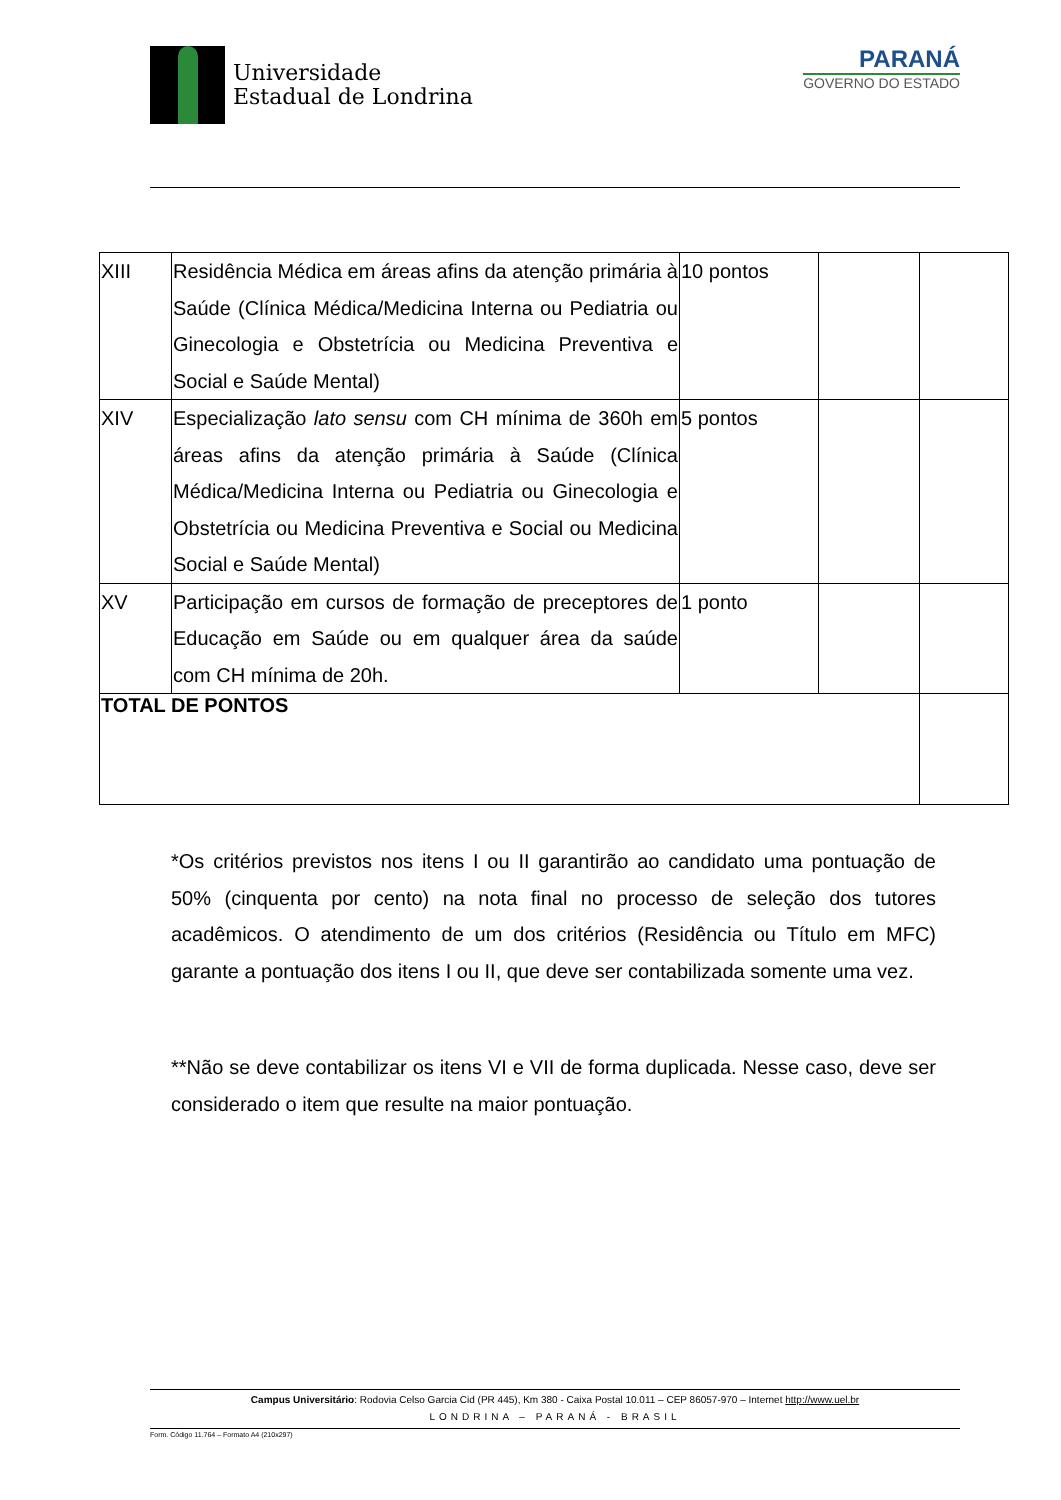Universidade
Estadual de Londrina
PARANÁ
GOVERNO DO ESTADO
| XIII | Residência Médica em áreas afins da atenção primária à Saúde (Clínica Médica/Medicina Interna ou Pediatria ou Ginecologia e Obstetrícia ou Medicina Preventiva e Social e Saúde Mental) | 10 pontos | | |
| XIV | Especialização lato sensu com CH mínima de 360h em áreas afins da atenção primária à Saúde (Clínica Médica/Medicina Interna ou Pediatria ou Ginecologia e Obstetrícia ou Medicina Preventiva e Social ou Medicina Social e Saúde Mental) | 5 pontos | | |
| XV | Participação em cursos de formação de preceptores de Educação em Saúde ou em qualquer área da saúde com CH mínima de 20h. | 1 ponto | | |
| TOTAL DE PONTOS | | | | |
*Os critérios previstos nos itens I ou II garantirão ao candidato uma pontuação de 50% (cinquenta por cento) na nota final no processo de seleção dos tutores acadêmicos. O atendimento de um dos critérios (Residência ou Título em MFC) garante a pontuação dos itens I ou II, que deve ser contabilizada somente uma vez.
**Não se deve contabilizar os itens VI e VII de forma duplicada. Nesse caso, deve ser considerado o item que resulte na maior pontuação.
Campus Universitário: Rodovia Celso Garcia Cid (PR 445), Km 380 - Caixa Postal 10.011 – CEP 86057-970 – Internet http://www.uel.br
LONDRINA – PARANÁ - BRASIL
Form. Código 11.764 – Formato A4 (210x297)